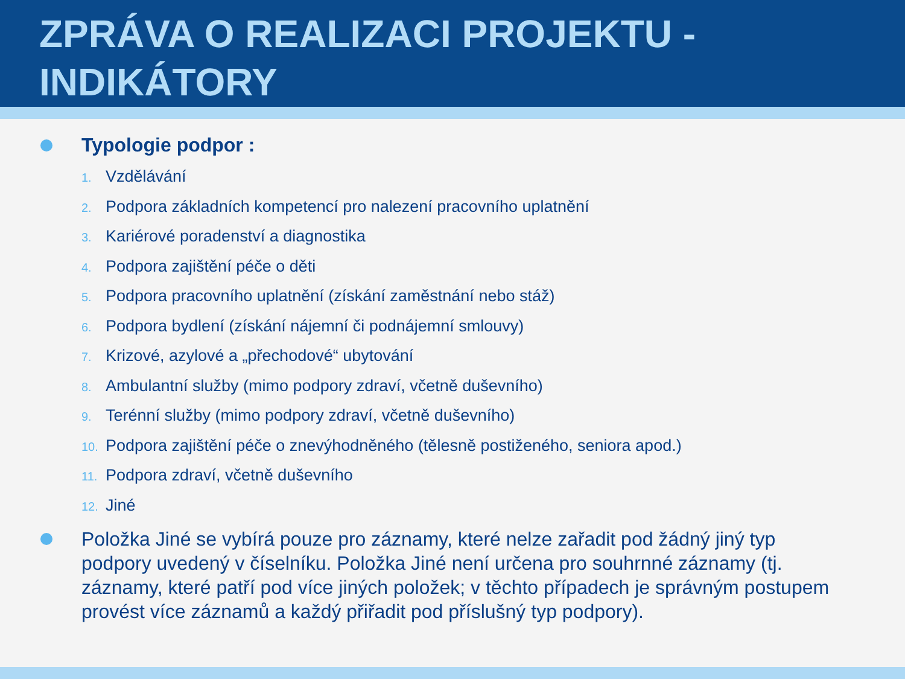ZPRÁVA O REALIZACI PROJEKTU - INDIKÁTORY
Typologie podpor :
1. Vzdělávání
2. Podpora základních kompetencí pro nalezení pracovního uplatnění
3. Kariérové poradenství a diagnostika
4. Podpora zajištění péče o děti
5. Podpora pracovního uplatnění (získání zaměstnání nebo stáž)
6. Podpora bydlení (získání nájemní či podnájemní smlouvy)
7. Krizové, azylové a „přechodové“ ubytování
8. Ambulantní služby (mimo podpory zdraví, včetně duševního)
9. Terénní služby (mimo podpory zdraví, včetně duševního)
10. Podpora zajištění péče o znevýhodněného (tělesně postiženého, seniora apod.)
11. Podpora zdraví, včetně duševního
12. Jiné
Položka Jiné se vybírá pouze pro záznamy, které nelze zařadit pod žádný jiný typ podpory uvedený v číselníku. Položka Jiné není určena pro souhrnné záznamy (tj. záznamy, které patří pod více jiných položek; v těchto případech je správným postupem provést více záznamů a každý přiřadit pod příslušný typ podpory).